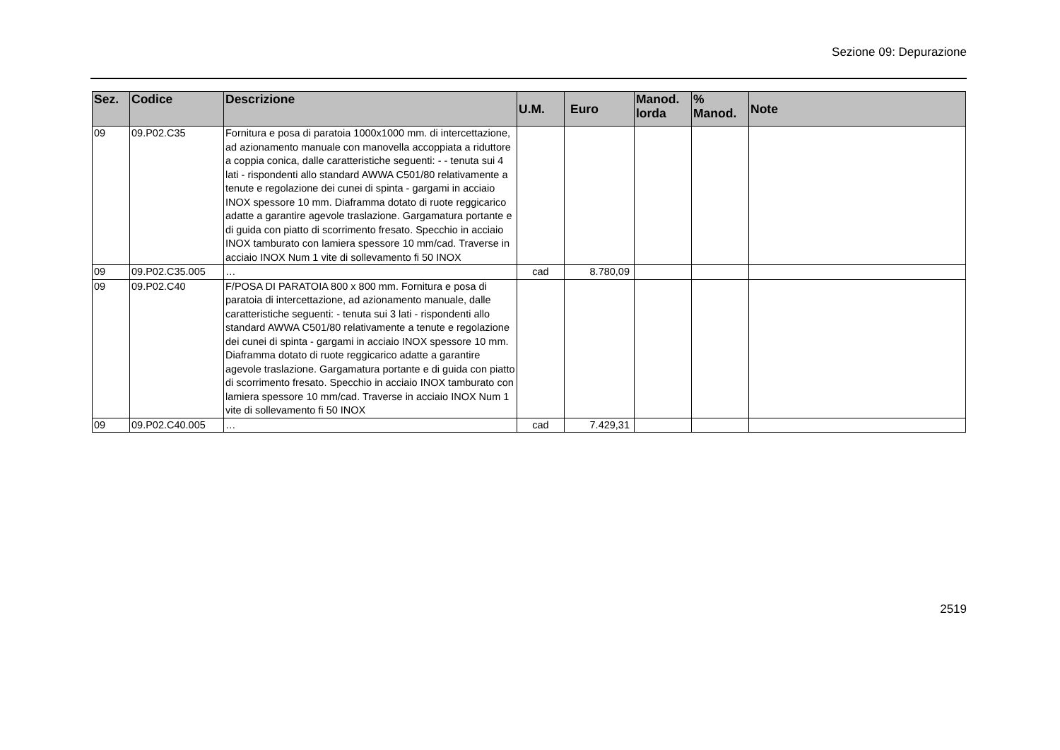Sezione 09: Depurazione
| Sez. | Codice | Descrizione | U.M. | Euro | Manod. lorda | % Manod. | Note |
| --- | --- | --- | --- | --- | --- | --- | --- |
| 09 | 09.P02.C35 | Fornitura e posa di paratoia 1000x1000 mm. di intercettazione, ad azionamento manuale con manovella accoppiata a riduttore a coppia conica, dalle caratteristiche seguenti: - - tenuta sui 4 lati - rispondenti allo standard AWWA C501/80 relativamente a tenute e regolazione dei cunei di spinta - gargami in acciaio INOX spessore 10 mm. Diaframma dotato di ruote reggicarico adatte a garantire agevole traslazione. Gargamatura portante e di guida con piatto di scorrimento fresato. Specchio in acciaio INOX tamburato con lamiera spessore 10 mm/cad. Traverse in acciaio INOX Num 1 vite di sollevamento fi 50 INOX | | | | | |
| 09 | 09.P02.C35.005 | … | cad | 8.780,09 | | | |
| 09 | 09.P02.C40 | F/POSA DI PARATOIA 800 x 800 mm. Fornitura e posa di paratoia di intercettazione, ad azionamento manuale, dalle caratteristiche seguenti: - tenuta sui 3 lati - rispondenti allo standard AWWA C501/80 relativamente a tenute e regolazione dei cunei di spinta - gargami in acciaio INOX spessore 10 mm. Diaframma dotato di ruote reggicarico adatte a garantire agevole traslazione. Gargamatura portante e di guida con piatto di scorrimento fresato. Specchio in acciaio INOX tamburato con lamiera spessore 10 mm/cad. Traverse in acciaio INOX Num 1 vite di sollevamento fi 50 INOX | | | | | |
| 09 | 09.P02.C40.005 | … | cad | 7.429,31 | | | |
2519